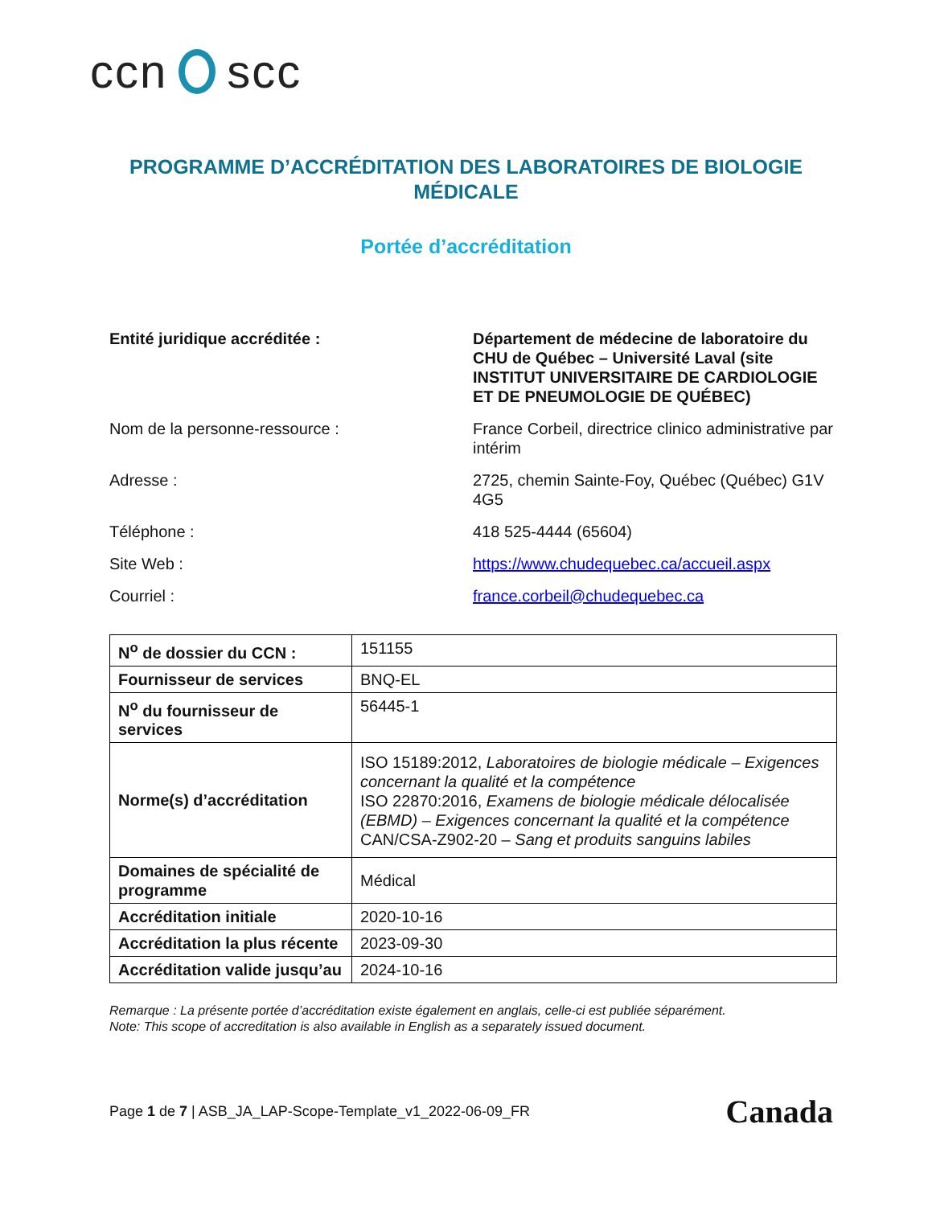ccn scc
PROGRAMME D’ACCRÉDITATION DES LABORATOIRES DE BIOLOGIE MÉDICALE
Portée d’accréditation
| Entité juridique accréditée : | Département de médecine de laboratoire du CHU de Québec – Université Laval (site INSTITUT UNIVERSITAIRE DE CARDIOLOGIE ET DE PNEUMOLOGIE DE QUÉBEC) |
| Nom de la personne-ressource : | France Corbeil, directrice clinico administrative par intérim |
| Adresse : | 2725, chemin Sainte-Foy, Québec (Québec) G1V 4G5 |
| Téléphone : | 418 525-4444 (65604) |
| Site Web : | https://www.chudequebec.ca/accueil.aspx |
| Courriel : | france.corbeil@chudequebec.ca |
| N<sup>o</sup> de dossier du CCN : | 151155 |
| Fournisseur de services | BNQ-EL |
| N<sup>o</sup> du fournisseur de services | 56445-1 |
| Norme(s) d’accréditation | ISO 15189:2012, Laboratoires de biologie médicale – Exigences concernant la qualité et la compétence ISO 22870:2016, Examens de biologie médicale délocalisée (EBMD) – Exigences concernant la qualité et la compétence CAN/CSA-Z902-20 – Sang et produits sanguins labiles |
| Domaines de spécialité de programme | Médical |
| Accréditation initiale | 2020-10-16 |
| Accréditation la plus récente | 2023-09-30 |
| Accréditation valide jusqu’au | 2024-10-16 |
Remarque : La présente portée d’accréditation existe également en anglais, celle-ci est publiée séparément.
Note: This scope of accreditation is also available in English as a separately issued document.
Page 1 de 7 | ASB_JA_LAP-Scope-Template_v1_2022-06-09_FR Canada